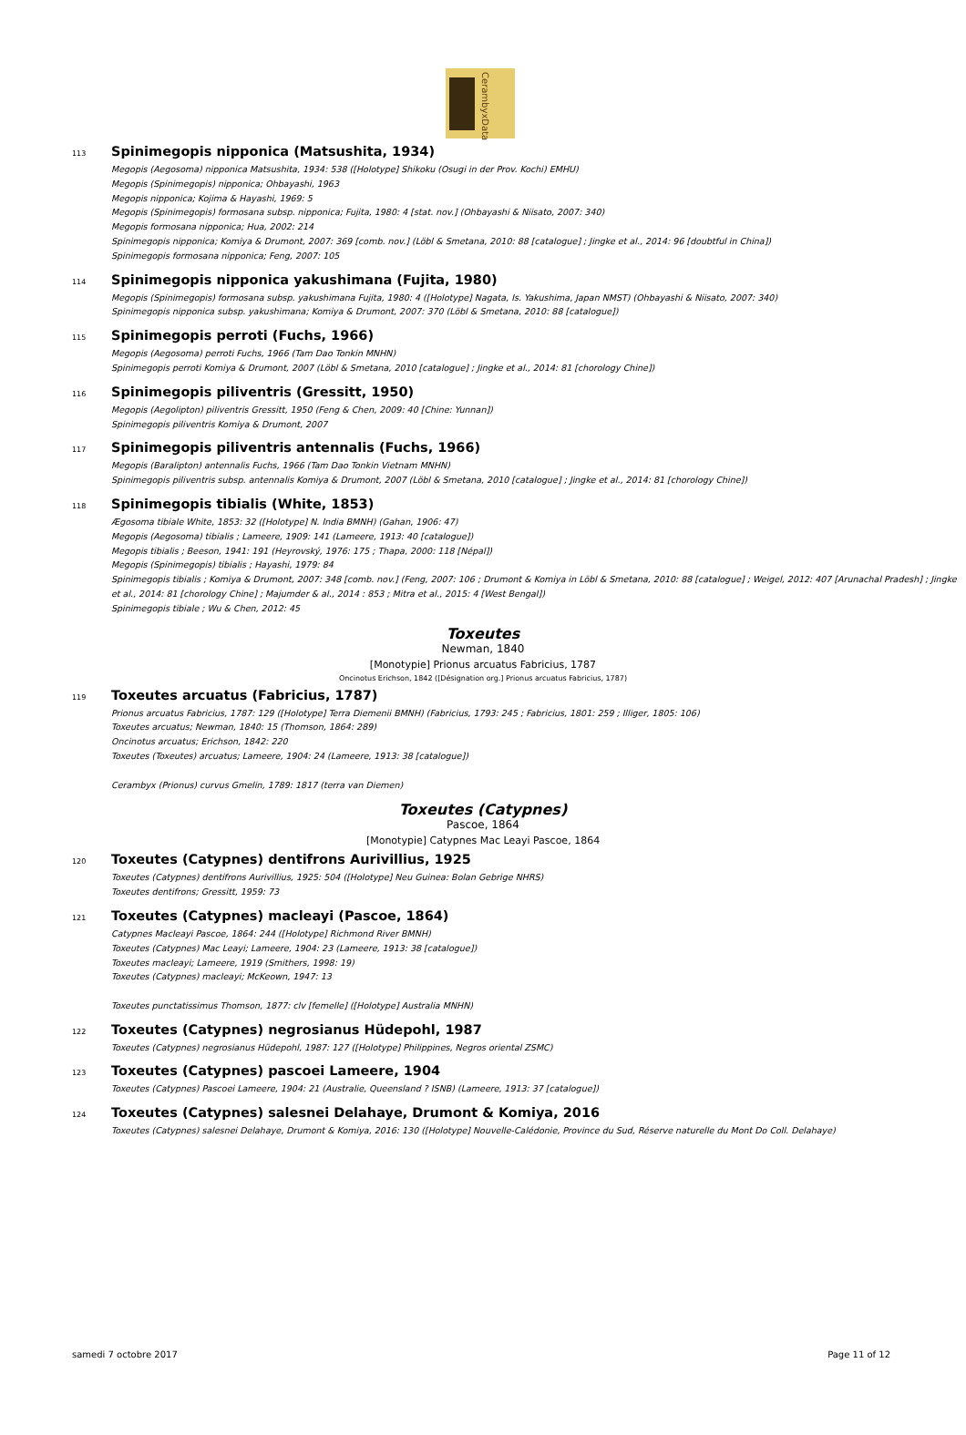CerambyxData
113 Spinimegopis nipponica (Matsushita, 1934)
Megopis (Aegosoma) nipponica Matsushita, 1934: 538 ([Holotype] Shikoku (Osugi in der Prov. Kochi) EMHU)
Megopis (Spinimegopis) nipponica; Ohbayashi, 1963
Megopis nipponica; Kojima & Hayashi, 1969: 5
Megopis (Spinimegopis) formosana subsp. nipponica; Fujita, 1980: 4 [stat. nov.] (Ohbayashi & Niisato, 2007: 340)
Megopis formosana nipponica; Hua, 2002: 214
Spinimegopis nipponica; Komiya & Drumont, 2007: 369 [comb. nov.] (Löbl & Smetana, 2010: 88 [catalogue] ; Jingke et al., 2014: 96 [doubtful in China])
Spinimegopis formosana nipponica; Feng, 2007: 105
114 Spinimegopis nipponica yakushimana (Fujita, 1980)
Megopis (Spinimegopis) formosana subsp. yakushimana Fujita, 1980: 4 ([Holotype] Nagata, Is. Yakushima, Japan NMST) (Ohbayashi & Niisato, 2007: 340)
Spinimegopis nipponica subsp. yakushimana; Komiya & Drumont, 2007: 370 (Löbl & Smetana, 2010: 88 [catalogue])
115 Spinimegopis perroti (Fuchs, 1966)
Megopis (Aegosoma) perroti Fuchs, 1966 (Tam Dao Tonkin MNHN)
Spinimegopis perroti Komiya & Drumont, 2007 (Löbl & Smetana, 2010 [catalogue] ; Jingke et al., 2014: 81 [chorology Chine])
116 Spinimegopis piliventris (Gressitt, 1950)
Megopis (Aegolipton) piliventris Gressitt, 1950 (Feng & Chen, 2009: 40 [Chine: Yunnan])
Spinimegopis piliventris Komiya & Drumont, 2007
117 Spinimegopis piliventris antennalis (Fuchs, 1966)
Megopis (Baralipton) antennalis Fuchs, 1966 (Tam Dao Tonkin Vietnam MNHN)
Spinimegopis piliventris subsp. antennalis Komiya & Drumont, 2007 (Löbl & Smetana, 2010 [catalogue] ; Jingke et al., 2014: 81 [chorology Chine])
118 Spinimegopis tibialis (White, 1853)
Ægosoma tibiale White, 1853: 32 ([Holotype] N. India BMNH) (Gahan, 1906: 47)
Megopis (Aegosoma) tibialis ; Lameere, 1909: 141 (Lameere, 1913: 40 [catalogue])
Megopis tibialis ; Beeson, 1941: 191 (Heyrovský, 1976: 175 ; Thapa, 2000: 118 [Népal])
Megopis (Spinimegopis) tibialis ; Hayashi, 1979: 84
Spinimegopis tibialis ; Komiya & Drumont, 2007: 348 [comb. nov.] (Feng, 2007: 106 ; Drumont & Komiya in Löbl & Smetana, 2010: 88 [catalogue] ; Weigel, 2012: 407 [Arunachal Pradesh] ; Jingke et al., 2014: 81 [chorology Chine] ; Majumder & al., 2014 : 853 ; Mitra et al., 2015: 4 [West Bengal])
Spinimegopis tibiale ; Wu & Chen, 2012: 45
Toxeutes
Newman, 1840
[Monotypie] Prionus arcuatus Fabricius, 1787
Oncinotus Erichson, 1842 ([Désignation org.] Prionus arcuatus Fabricius, 1787)
119 Toxeutes arcuatus (Fabricius, 1787)
Prionus arcuatus Fabricius, 1787: 129 ([Holotype] Terra Diemenii BMNH) (Fabricius, 1793: 245 ; Fabricius, 1801: 259 ; Illiger, 1805: 106)
Toxeutes arcuatus; Newman, 1840: 15 (Thomson, 1864: 289)
Oncinotus arcuatus; Erichson, 1842: 220
Toxeutes (Toxeutes) arcuatus; Lameere, 1904: 24 (Lameere, 1913: 38 [catalogue])
Cerambyx (Prionus) curvus Gmelin, 1789: 1817 (terra van Diemen)
Toxeutes (Catypnes)
Pascoe, 1864
[Monotypie] Catypnes Mac Leayi Pascoe, 1864
120 Toxeutes (Catypnes) dentifrons Aurivillius, 1925
Toxeutes (Catypnes) dentifrons Aurivillius, 1925: 504 ([Holotype] Neu Guinea: Bolan Gebrige NHRS)
Toxeutes dentifrons; Gressitt, 1959: 73
121 Toxeutes (Catypnes) macleayi (Pascoe, 1864)
Catypnes Macleayi Pascoe, 1864: 244 ([Holotype] Richmond River BMNH)
Toxeutes (Catypnes) Mac Leayi; Lameere, 1904: 23 (Lameere, 1913: 38 [catalogue])
Toxeutes macleayi; Lameere, 1919 (Smithers, 1998: 19)
Toxeutes (Catypnes) macleayi; McKeown, 1947: 13
Toxeutes punctatissimus Thomson, 1877: clv [femelle] ([Holotype] Australia MNHN)
122 Toxeutes (Catypnes) negrosianus Hüdepohl, 1987
Toxeutes (Catypnes) negrosianus Hüdepohl, 1987: 127 ([Holotype] Philippines, Negros oriental ZSMC)
123 Toxeutes (Catypnes) pascoei Lameere, 1904
Toxeutes (Catypnes) Pascoei Lameere, 1904: 21 (Australie, Queensland ? ISNB) (Lameere, 1913: 37 [catalogue])
124 Toxeutes (Catypnes) salesnei Delahaye, Drumont & Komiya, 2016
Toxeutes (Catypnes) salesnei Delahaye, Drumont & Komiya, 2016: 130 ([Holotype] Nouvelle-Calédonie, Province du Sud, Réserve naturelle du Mont Do Coll. Delahaye)
samedi 7 octobre 2017 Page 11 of 12